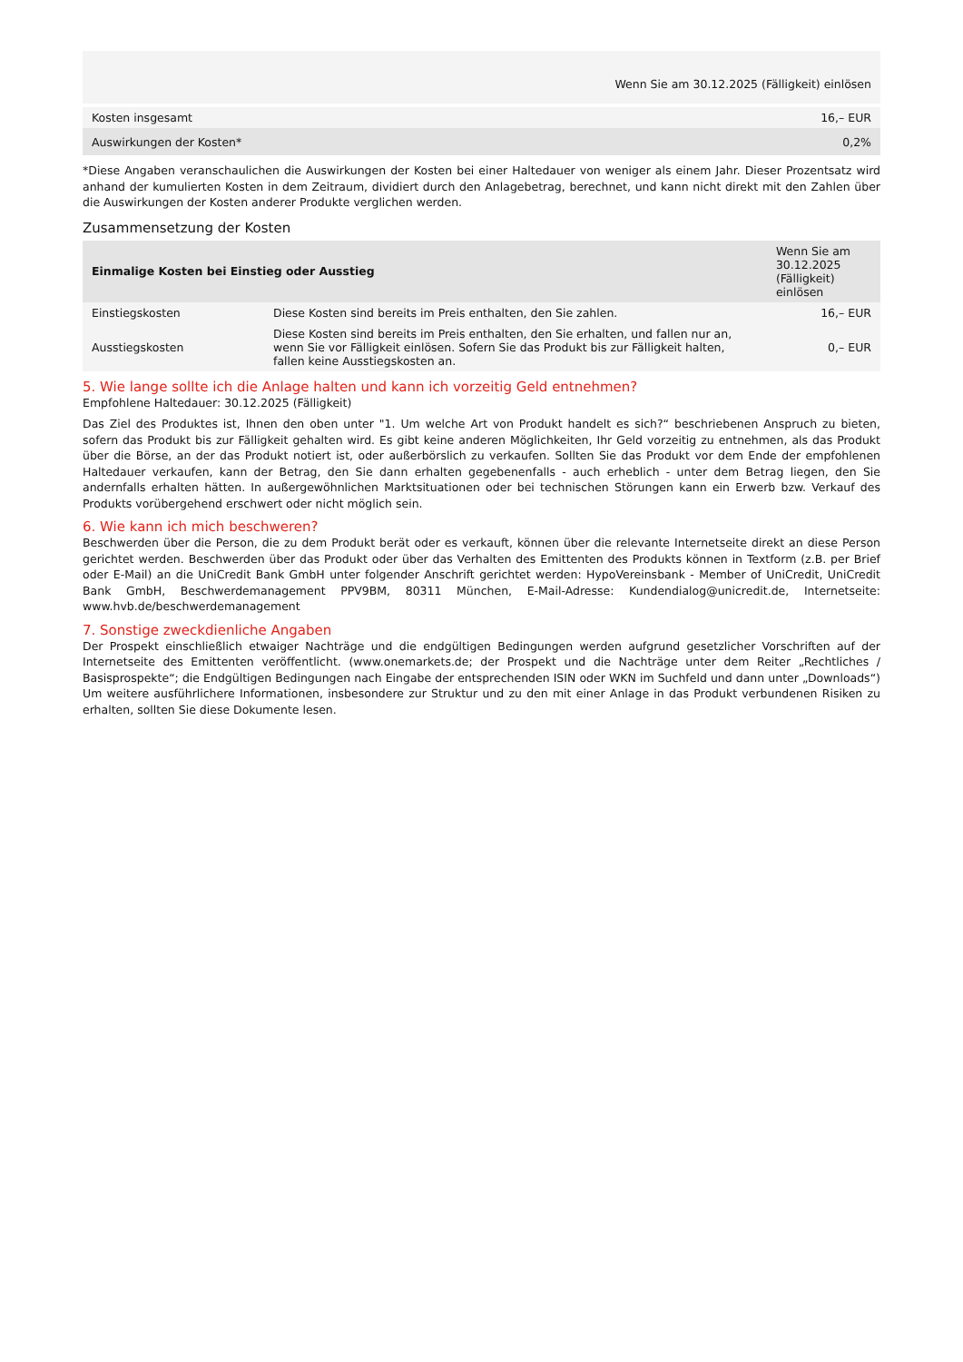| Wenn Sie am 30.12.2025 (Fälligkeit) einlösen | |
| Kosten insgesamt | 16,– EUR |
| Auswirkungen der Kosten* | 0,2% |
*Diese Angaben veranschaulichen die Auswirkungen der Kosten bei einer Haltedauer von weniger als einem Jahr. Dieser Prozentsatz wird anhand der kumulierten Kosten in dem Zeitraum, dividiert durch den Anlagebetrag, berechnet, und kann nicht direkt mit den Zahlen über die Auswirkungen der Kosten anderer Produkte verglichen werden.
Zusammensetzung der Kosten
| Einmalige Kosten bei Einstieg oder Ausstieg | | Wenn Sie am 30.12.2025 (Fälligkeit) einlösen |
| --- | --- | --- |
| Einstiegskosten | Diese Kosten sind bereits im Preis enthalten, den Sie zahlen. | 16,– EUR |
| Ausstiegskosten | Diese Kosten sind bereits im Preis enthalten, den Sie erhalten, und fallen nur an, wenn Sie vor Fälligkeit einlösen. Sofern Sie das Produkt bis zur Fälligkeit halten, fallen keine Ausstiegskosten an. | 0,– EUR |
5. Wie lange sollte ich die Anlage halten und kann ich vorzeitig Geld entnehmen?
Empfohlene Haltedauer: 30.12.2025 (Fälligkeit)
Das Ziel des Produktes ist, Ihnen den oben unter "1. Um welche Art von Produkt handelt es sich?“ beschriebenen Anspruch zu bieten, sofern das Produkt bis zur Fälligkeit gehalten wird. Es gibt keine anderen Möglichkeiten, Ihr Geld vorzeitig zu entnehmen, als das Produkt über die Börse, an der das Produkt notiert ist, oder außerbörslich zu verkaufen. Sollten Sie das Produkt vor dem Ende der empfohlenen Haltedauer verkaufen, kann der Betrag, den Sie dann erhalten gegebenenfalls - auch erheblich - unter dem Betrag liegen, den Sie andernfalls erhalten hätten. In außergewöhnlichen Marktsituationen oder bei technischen Störungen kann ein Erwerb bzw. Verkauf des Produkts vorübergehend erschwert oder nicht möglich sein.
6. Wie kann ich mich beschweren?
Beschwerden über die Person, die zu dem Produkt berät oder es verkauft, können über die relevante Internetseite direkt an diese Person gerichtet werden. Beschwerden über das Produkt oder über das Verhalten des Emittenten des Produkts können in Textform (z.B. per Brief oder E-Mail) an die UniCredit Bank GmbH unter folgender Anschrift gerichtet werden: HypoVereinsbank - Member of UniCredit, UniCredit Bank GmbH, Beschwerdemanagement PPV9BM, 80311 München, E-Mail-Adresse: Kundendialog@unicredit.de, Internetseite: www.hvb.de/beschwerdemanagement
7. Sonstige zweckdienliche Angaben
Der Prospekt einschließlich etwaiger Nachträge und die endgültigen Bedingungen werden aufgrund gesetzlicher Vorschriften auf der Internetseite des Emittenten veröffentlicht. (www.onemarkets.de; der Prospekt und die Nachträge unter dem Reiter „Rechtliches / Basisprospekte“; die Endgültigen Bedingungen nach Eingabe der entsprechenden ISIN oder WKN im Suchfeld und dann unter „Downloads“) Um weitere ausführlichere Informationen, insbesondere zur Struktur und zu den mit einer Anlage in das Produkt verbundenen Risiken zu erhalten, sollten Sie diese Dokumente lesen.